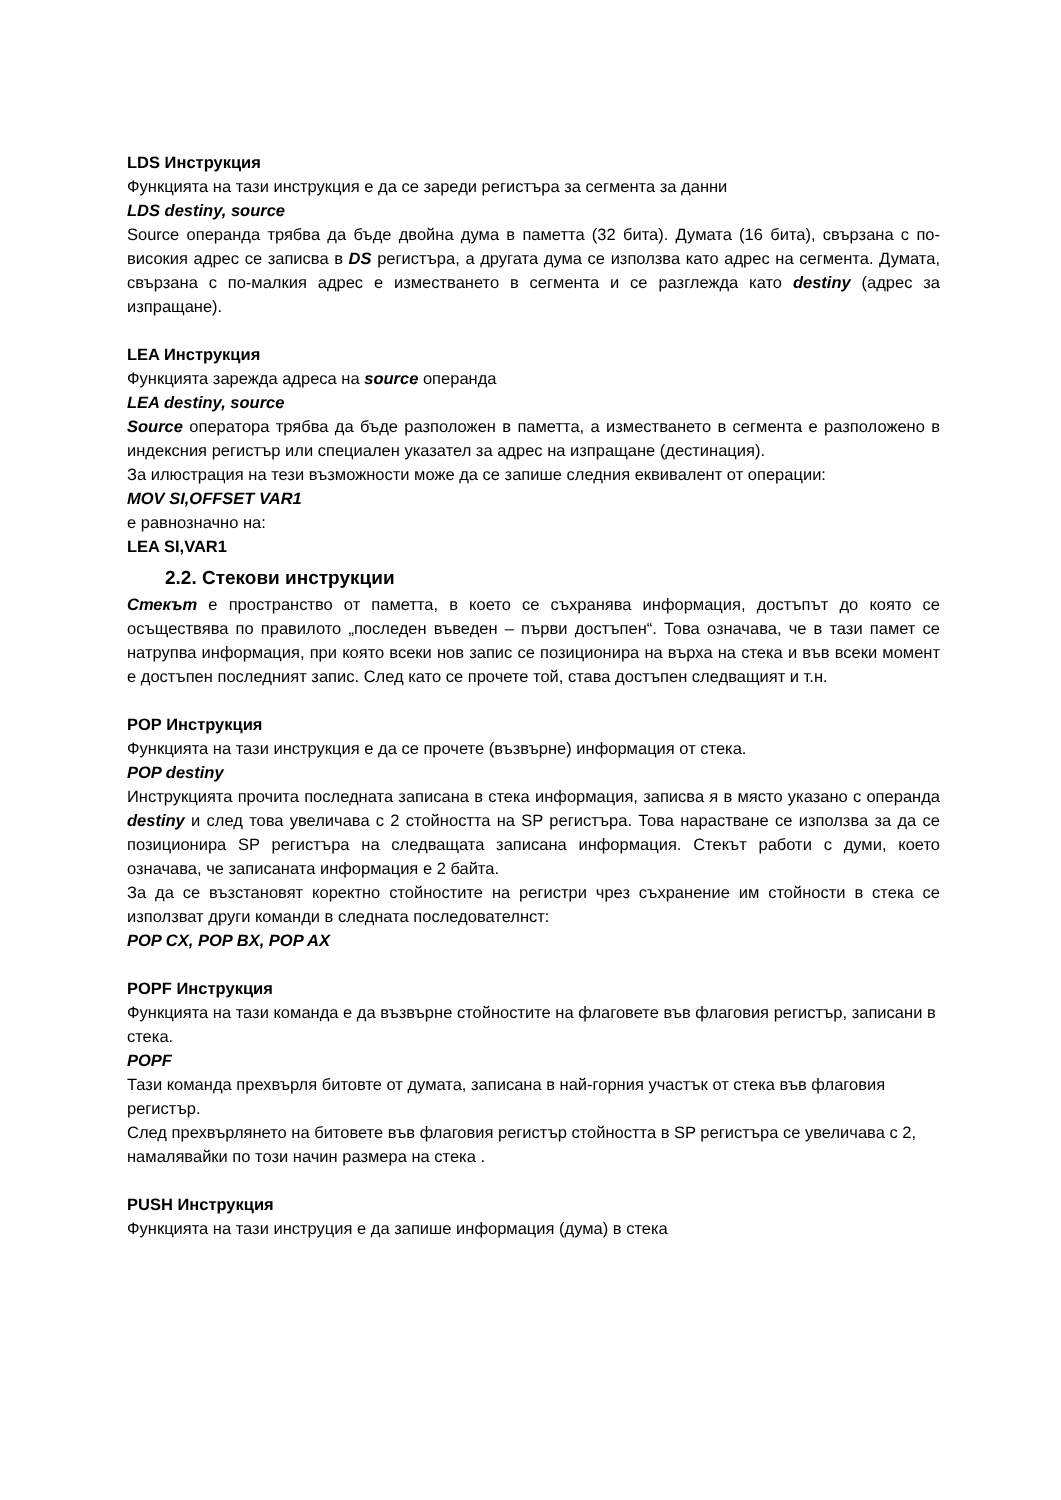LDS Инструкция
Функцията на тази инструкция е да се зареди регистъра за сегмента за данни
LDS destiny, source
Source операнда трябва да бъде двойна дума в паметта (32 бита). Думата (16 бита), свързана с по-високия адрес се записва в DS регистъра, а другата дума се използва като адрес на сегмента. Думата, свързана с по-малкия адрес е изместването в сегмента и се разглежда като destiny (адрес за изпращане).
LEA Инструкция
Функцията зарежда адреса на source операнда
LEA destiny, source
Source оператора трябва да бъде разположен в паметта, а изместването в сегмента е разположено в индексния регистър или специален указател за адрес на изпращане (дестинация).
За илюстрация на тези възможности може да се запише следния еквивалент от операции:
MOV SI,OFFSET VAR1
е равнозначно на:
LEA SI,VAR1
2.2. Стекови инструкции
Стекът е пространство от паметта, в което се съхранява информация, достъпът до която се осъществява по правилото „последен въведен – първи достъпен“. Това означава, че в тази памет се натрупва информация, при която всеки нов запис се позиционира на върха на стека и във всеки момент е достъпен последният запис. След като се прочете той, става достъпен следващият и т.н.
POP Инструкция
Функцията на тази инструкция е да се прочете (възвърне) информация от стека.
POP destiny
Инструкцията прочита последната записана в стека информация, записва я в място указано с операнда destiny и след това увеличава с 2 стойността на SP регистъра. Това нарастване се използва за да се позиционира SP регистъра на следващата записана информация. Стекът работи с думи, което означава, че записаната информация е 2 байта.
За да се възстановят коректно стойностите на регистри чрез съхранение им стойности в стека се използват други команди в следната последователнст:
POP CX, POP BX, POP AX
POPF Инструкция
Функцията на тази команда е да възвърне стойностите на флаговете във флаговия регистър, записани в стека.
POPF
Тази команда прехвърля битовте от думата, записана в най-горния участък от стека във флаговия регистър.
След прехвърлянето на битовете във флаговия регистър стойността в SP регистъра се увеличава с 2, намалявайки по този начин размера на стека .
PUSH Инструкция
Функцията на тази инструция е да запише информация (дума) в стека